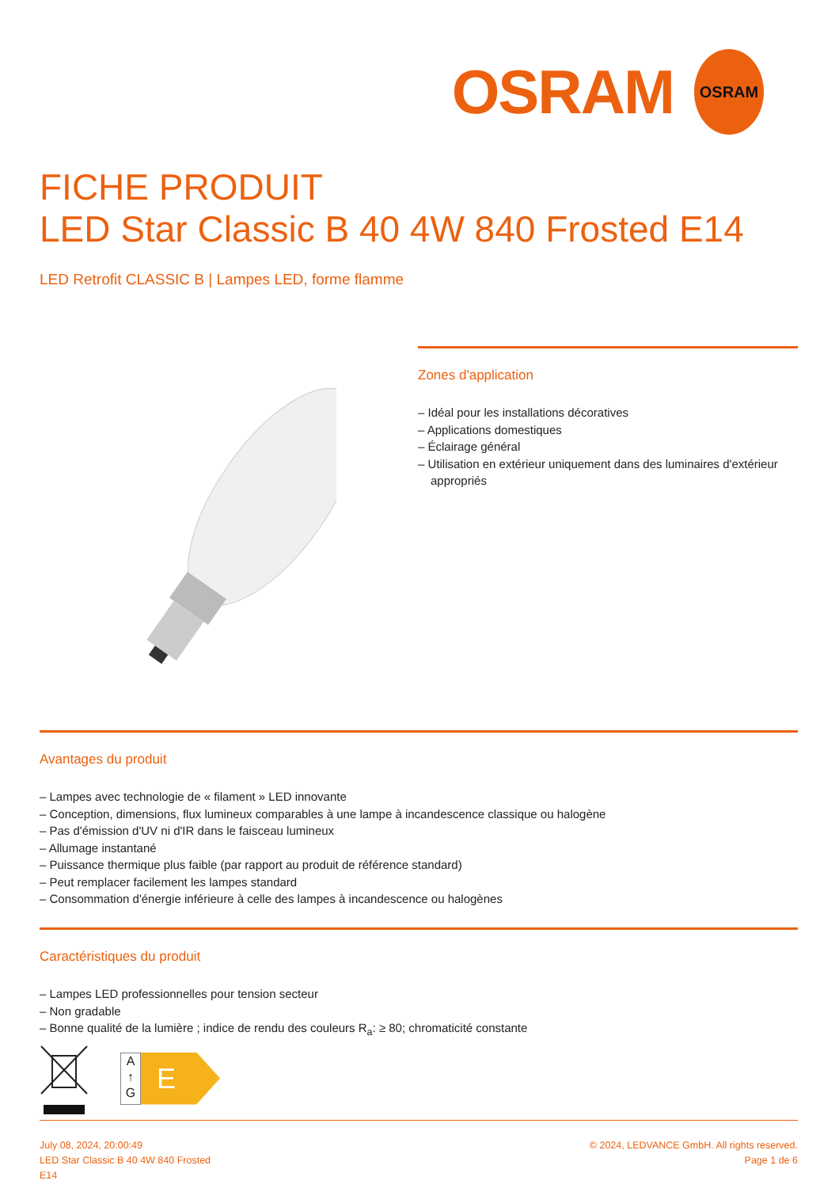OSRAM
OSRAM
FICHE PRODUIT
LED Star Classic B 40 4W 840 Frosted E14
LED Retrofit CLASSIC B | Lampes LED, forme flamme
Zones d'application
– Idéal pour les installations décoratives
– Applications domestiques
– Éclairage général
– Utilisation en extérieur uniquement dans des luminaires d'extérieur appropriés
Avantages du produit
– Lampes avec technologie de « filament » LED innovante
– Conception, dimensions, flux lumineux comparables à une lampe à incandescence classique ou halogène
– Pas d'émission d'UV ni d'IR dans le faisceau lumineux
– Allumage instantané
– Puissance thermique plus faible (par rapport au produit de référence standard)
– Peut remplacer facilement les lampes standard
– Consommation d'énergie inférieure à celle des lampes à incandescence ou halogènes
Caractéristiques du produit
– Lampes LED professionnelles pour tension secteur
– Non gradable
– Bonne qualité de la lumière ; indice de rendu des couleurs R<sub>a</sub>: ≥ 80; chromaticité constante
A
↑
G
E
July 08, 2024, 20:00:49
LED Star Classic B 40 4W 840 Frosted
E14
© 2024, LEDVANCE GmbH. All rights reserved.
Page 1 de 6